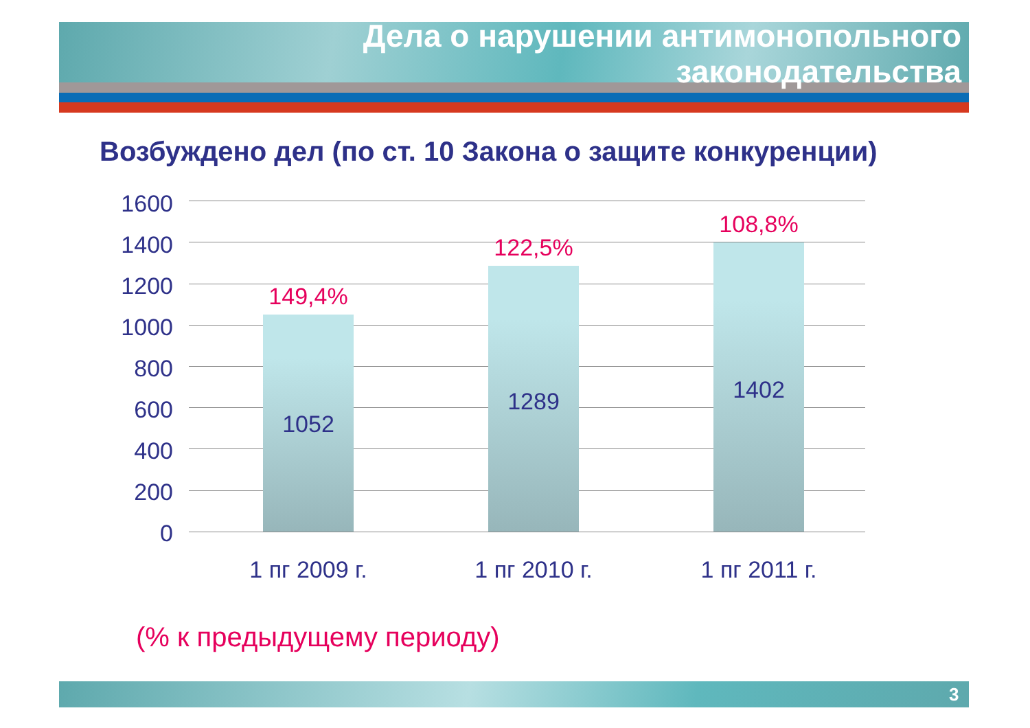Дела о нарушении антимонопольного
законодательства
Возбуждено дел (по ст. 10 Закона о защите конкуренции)
1600
1400
1200
1000
800
600
400
200
0
149,4%
1052
122,5%
1289
108,8%
1402
1 пг 2009 г. 1 пг 2010 г. 1 пг 2011 г.
(% к предыдущему периоду)
3